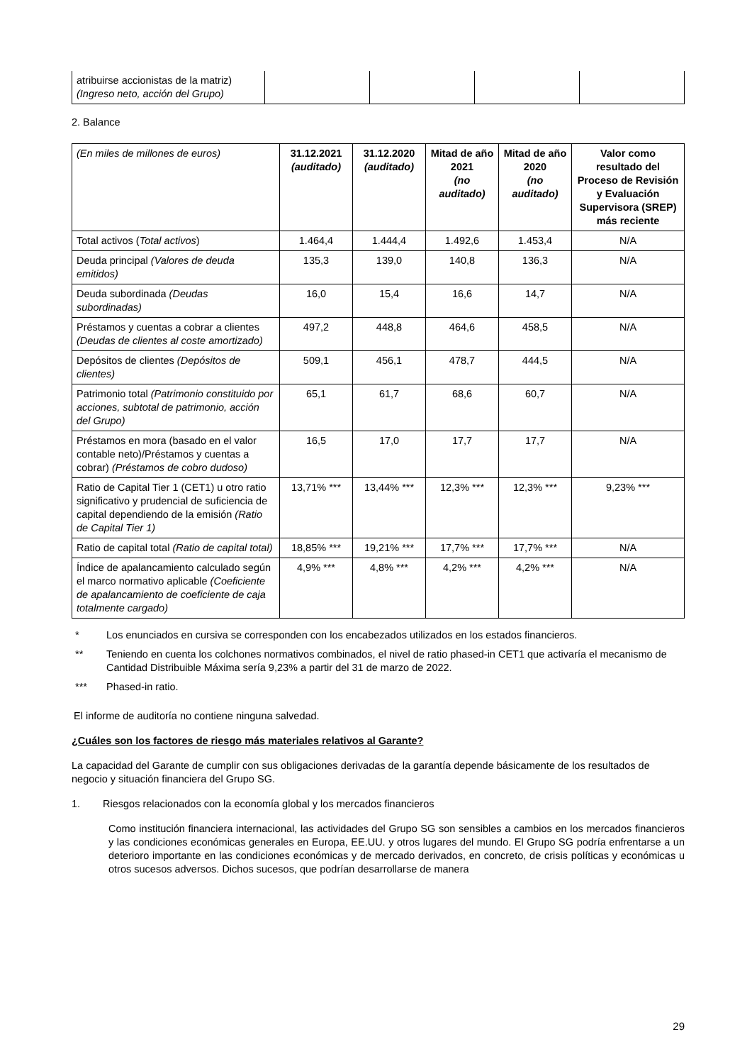| atribuirse accionistas de la matriz) (Ingreso neto, acción del Grupo) | | | | |
2. Balance
| (En miles de millones de euros) | 31.12.2021 (auditado) | 31.12.2020 (auditado) | Mitad de año 2021 (no auditado) | Mitad de año 2020 (no auditado) | Valor como resultado del Proceso de Revisión y Evaluación Supervisora (SREP) más reciente |
| Total activos ( Total activos ) | 1.464,4 | 1.444,4 | 1.492,6 | 1.453,4 | N/A |
| Deuda principal (Valores de deuda emitidos) | 135,3 | 139,0 | 140,8 | 136,3 | N/A |
| Deuda subordinada (Deudas subordinadas) | 16,0 | 15,4 | 16,6 | 14,7 | N/A |
| Préstamos y cuentas a cobrar a clientes (Deudas de clientes al coste amortizado) | 497,2 | 448,8 | 464,6 | 458,5 | N/A |
| Depósitos de clientes (Depósitos de clientes) | 509,1 | 456,1 | 478,7 | 444,5 | N/A |
| Patrimonio total (Patrimonio constituido por acciones, subtotal de patrimonio, acción del Grupo) | 65,1 | 61,7 | 68,6 | 60,7 | N/A |
| Préstamos en mora (basado en el valor contable neto)/Préstamos y cuentas a cobrar) (Préstamos de cobro dudoso) | 16,5 | 17,0 | 17,7 | 17,7 | N/A |
| Ratio de Capital Tier 1 (CET1) u otro ratio significativo y prudencial de suficiencia de capital dependiendo de la emisión (Ratio de Capital Tier 1) | 13,71% *** | 13,44% *** | 12,3% *** | 12,3% *** | 9,23% *** |
| Ratio de capital total (Ratio de capital total) | 18,85% *** | 19,21% *** | 17,7% *** | 17,7% *** | N/A |
| Índice de apalancamiento calculado según el marco normativo aplicable (Coeficiente de apalancamiento de coeficiente de caja totalmente cargado) | 4,9% *** | 4,8% *** | 4,2% *** | 4,2% *** | N/A |
* Los enunciados en cursiva se corresponden con los encabezados utilizados en los estados financieros.
** Teniendo en cuenta los colchones normativos combinados, el nivel de ratio phased-in CET1 que activaría el mecanismo de Cantidad Distribuible Máxima sería 9,23% a partir del 31 de marzo de 2022.
*** Phased-in ratio.
El informe de auditoría no contiene ninguna salvedad.
¿Cuáles son los factores de riesgo más materiales relativos al Garante?
La capacidad del Garante de cumplir con sus obligaciones derivadas de la garantía depende básicamente de los resultados de negocio y situación financiera del Grupo SG.
1. Riesgos relacionados con la economía global y los mercados financieros
Como institución financiera internacional, las actividades del Grupo SG son sensibles a cambios en los mercados financieros y las condiciones económicas generales en Europa, EE.UU. y otros lugares del mundo. El Grupo SG podría enfrentarse a un deterioro importante en las condiciones económicas y de mercado derivados, en concreto, de crisis políticas y económicas u otros sucesos adversos. Dichos sucesos, que podrían desarrollarse de manera
29